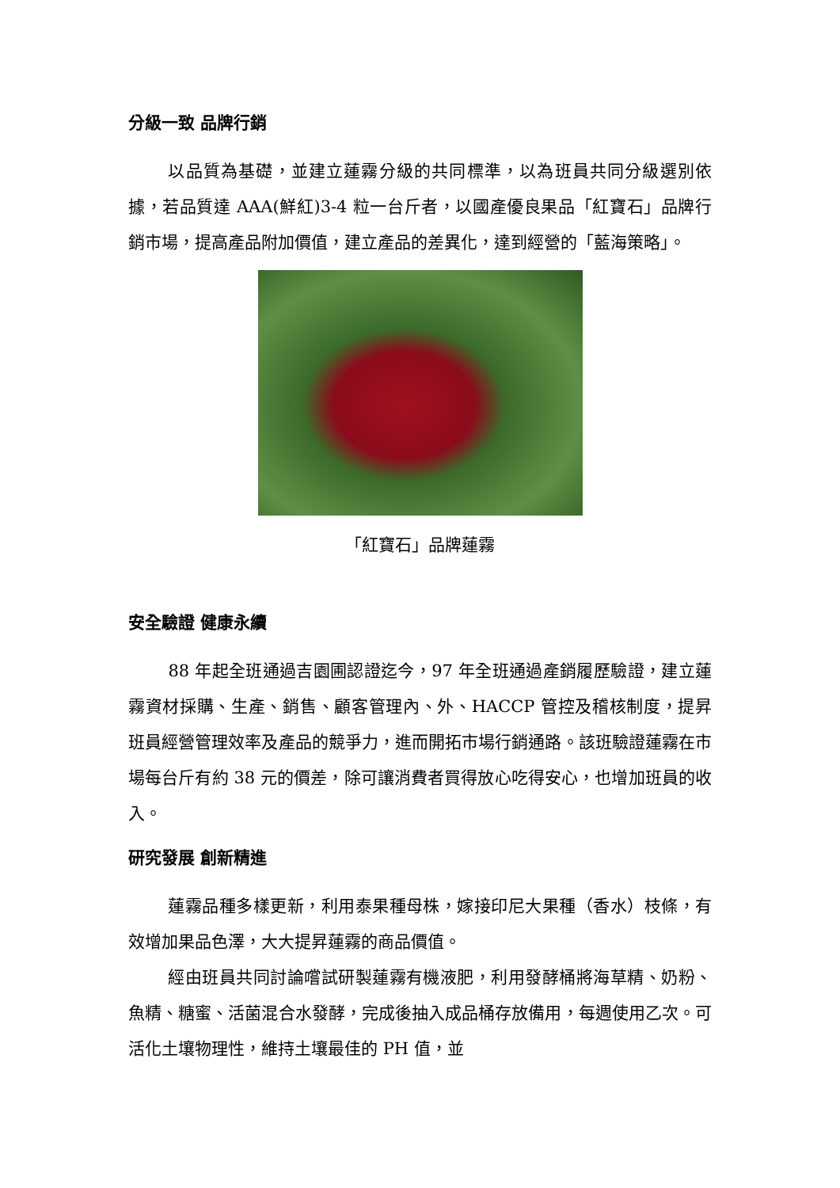分級一致 品牌行銷
以品質為基礎，並建立蓮霧分級的共同標準，以為班員共同分級選別依據，若品質達 AAA(鮮紅)3-4 粒一台斤者，以國產優良果品「紅寶石」品牌行銷市場，提高產品附加價值，建立產品的差異化，達到經營的「藍海策略」。
「紅寶石」品牌蓮霧
安全驗證 健康永續
88 年起全班通過吉園圃認證迄今，97 年全班通過產銷履歷驗證，建立蓮霧資材採購、生產、銷售、顧客管理內、外、HACCP 管控及稽核制度，提昇班員經營管理效率及產品的競爭力，進而開拓市場行銷通路。該班驗證蓮霧在市場每台斤有約 38 元的價差，除可讓消費者買得放心吃得安心，也增加班員的收入。
研究發展 創新精進
蓮霧品種多樣更新，利用泰果種母株，嫁接印尼大果種（香水）枝條，有效增加果品色澤，大大提昇蓮霧的商品價值。
經由班員共同討論嚐試研製蓮霧有機液肥，利用發酵桶將海草精、奶粉、魚精、糖蜜、活菌混合水發酵，完成後抽入成品桶存放備用，每週使用乙次。可活化土壤物理性，維持土壤最佳的 PH 值，並